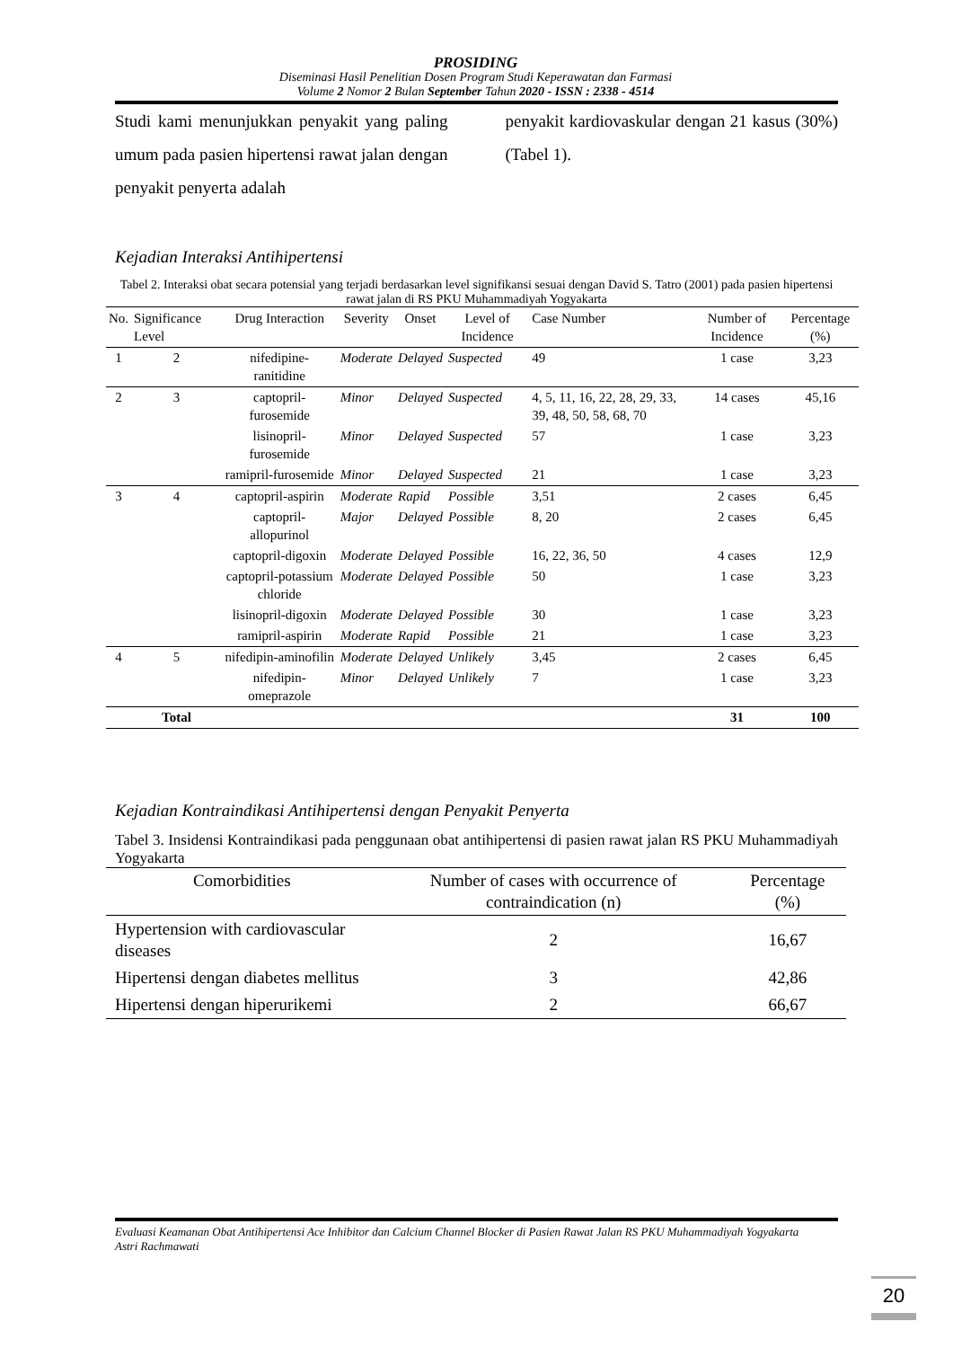PROSIDING
Diseminasi Hasil Penelitian Dosen Program Studi Keperawatan dan Farmasi
Volume 2 Nomor 2 Bulan September Tahun 2020 - ISSN : 2338 - 4514
Studi kami menunjukkan penyakit yang paling umum pada pasien hipertensi rawat jalan dengan penyakit penyerta adalah
penyakit kardiovaskular dengan 21 kasus (30%) (Tabel 1).
Kejadian Interaksi Antihipertensi
Tabel 2. Interaksi obat secara potensial yang terjadi berdasarkan level signifikansi sesuai dengan David S. Tatro (2001) pada pasien hipertensi rawat jalan di RS PKU Muhammadiyah Yogyakarta
| No. | Significance Level | Drug Interaction | Severity | Onset | Level of Incidence | Case Number | Number of Incidence | Percentage (%) |
| --- | --- | --- | --- | --- | --- | --- | --- | --- |
| 1 | 2 | nifedipine-ranitidine | Moderate | Delayed | Suspected | 49 | 1 case | 3,23 |
| 2 | 3 | captopril-furosemide | Minor | Delayed | Suspected | 4, 5, 11, 16, 22, 28, 29, 33, 39, 48, 50, 58, 68, 70 | 14 cases | 45,16 |
| | | lisinopril-furosemide | Minor | Delayed | Suspected | 57 | 1 case | 3,23 |
| | | ramipril-furosemide | Minor | Delayed | Suspected | 21 | 1 case | 3,23 |
| 3 | 4 | captopril-aspirin | Moderate | Rapid | Possible | 3,51 | 2 cases | 6,45 |
| | | captopril-allopurinol | Major | Delayed | Possible | 8, 20 | 2 cases | 6,45 |
| | | captopril-digoxin | Moderate | Delayed | Possible | 16, 22, 36, 50 | 4 cases | 12,9 |
| | | captopril-potassium chloride | Moderate | Delayed | Possible | 50 | 1 case | 3,23 |
| | | lisinopril-digoxin | Moderate | Delayed | Possible | 30 | 1 case | 3,23 |
| | | ramipril-aspirin | Moderate | Rapid | Possible | 21 | 1 case | 3,23 |
| 4 | 5 | nifedipin-aminofilin | Moderate | Delayed | Unlikely | 3,45 | 2 cases | 6,45 |
| | | nifedipin-omeprazole | Minor | Delayed | Unlikely | 7 | 1 case | 3,23 |
| | Total | | | | | | 31 | 100 |
Kejadian Kontraindikasi Antihipertensi dengan Penyakit Penyerta
Tabel 3. Insidensi Kontraindikasi pada penggunaan obat antihipertensi di pasien rawat jalan RS PKU Muhammadiyah Yogyakarta
| Comorbidities | Number of cases with occurrence of contraindication (n) | Percentage (%) |
| --- | --- | --- |
| Hypertension with cardiovascular diseases | 2 | 16,67 |
| Hipertensi dengan diabetes mellitus | 3 | 42,86 |
| Hipertensi dengan hiperurikemi | 2 | 66,67 |
Evaluasi Keamanan Obat Antihipertensi Ace Inhibitor dan Calcium Channel Blocker di Pasien Rawat Jalan RS PKU Muhammadiyah Yogyakarta
Astri Rachmawati
20